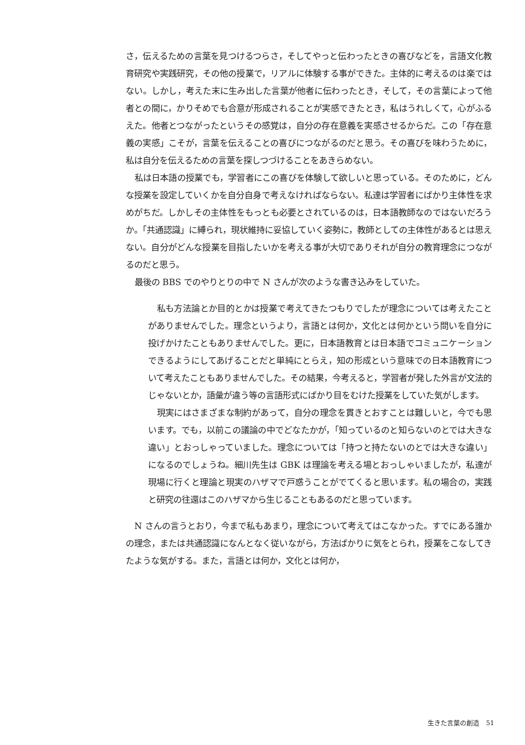さ，伝えるための言葉を見つけるつらさ，そしてやっと伝わったときの喜びなどを，言語文化教育研究や実践研究，その他の授業で，リアルに体験する事ができた。主体的に考えるのは楽ではない。しかし，考えた末に生み出した言葉が他者に伝わったとき，そして，その言葉によって他者との間に，かりそめでも合意が形成されることが実感できたとき，私はうれしくて，心がふるえた。他者とつながったというその感覚は，自分の存在意義を実感させるからだ。この「存在意義の実感」こそが，言葉を伝えることの喜びにつながるのだと思う。その喜びを味わうために，私は自分を伝えるための言葉を探しつづけることをあきらめない。
私は日本語の授業でも，学習者にこの喜びを体験して欲しいと思っている。そのために，どんな授業を設定していくかを自分自身で考えなければならない。私達は学習者にばかり主体性を求めがちだ。しかしその主体性をもっとも必要とされているのは，日本語教師なのではないだろうか。「共通認識」に縛られ，現状維持に妥協していく姿勢に，教師としての主体性があるとは思えない。自分がどんな授業を目指したいかを考える事が大切でありそれが自分の教育理念につながるのだと思う。
最後の BBS でのやりとりの中で N さんが次のような書き込みをしていた。
私も方法論とか目的とかは授業で考えてきたつもりでしたが理念については考えたことがありませんでした。理念というより，言語とは何か，文化とは何かという問いを自分に投げかけたこともありませんでした。更に，日本語教育とは日本語でコミュニケーションできるようにしてあげることだと単純にとらえ，知の形成という意味での日本語教育について考えたこともありませんでした。その結果，今考えると，学習者が発した外言が文法的じゃないとか，語彙が違う等の言語形式にばかり目をむけた授業をしていた気がします。
現実にはさまざまな制約があって，自分の理念を貫きとおすことは難しいと，今でも思います。でも，以前この議論の中でどなたかが，「知っているのと知らないのとでは大きな違い」とおっしゃっていました。理念については「持つと持たないのとでは大きな違い」になるのでしょうね。細川先生は GBK は理論を考える場とおっしゃいましたが，私達が現場に行くと理論と現実のハザマで戸惑うことがでてくると思います。私の場合の，実践と研究の往還はこのハザマから生じることもあるのだと思っています。
N さんの言うとおり，今まで私もあまり，理念について考えてはこなかった。すでにある誰かの理念，または共通認識になんとなく従いながら，方法ばかりに気をとられ，授業をこなしてきたような気がする。また，言語とは何か，文化とは何か，
生きた言葉の創造　51